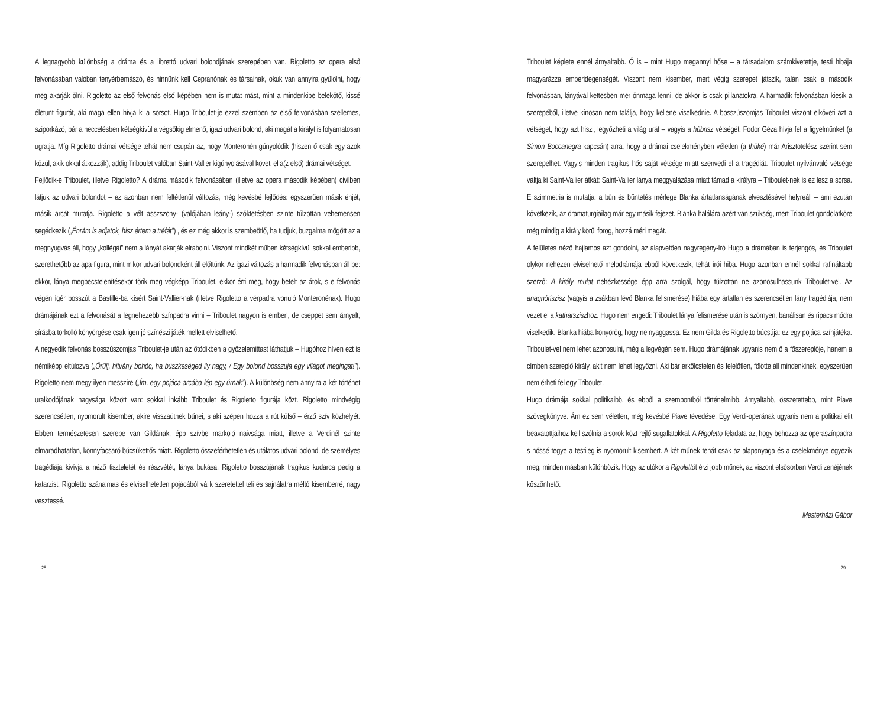A legnagyobb különbség a dráma és a librettó udvari bolondjának szerepében van. Rigoletto az opera első felvonásában valóban tenyérbemászó, és hinnünk kell Cepranónak és társainak, okuk van annyira gyűlölni, hogy meg akarják ölni. Rigoletto az első felvonás első képében nem is mutat mást, mint a mindenkibe belekötő, kissé életunt figurát, aki maga ellen hívja ki a sorsot. Hugo Triboulet-je ezzel szemben az első felvonásban szellemes, sziporkázó, bár a heccelésben kétségkívül a végsőkig elmenő, igazi udvari bolond, aki magát a királyt is folyamatosan ugratja. Míg Rigoletto drámai vétsége tehát nem csupán az, hogy Monteronén gúnyolódik (hiszen ő csak egy azok közül, akik okkal átkozzák), addig Triboulet valóban Saint-Vallier kigúnyolásával követi el a(z első) drámai vétséget.
Fejlődik-e Triboulet, illetve Rigoletto? A dráma második felvonásában (illetve az opera második képében) civilben látjuk az udvari bolondot – ez azonban nem feltétlenül változás, még kevésbé fejlődés: egyszerűen másik énjét, másik arcát mutatja. Rigoletto a vélt asszszony- (valójában leány-) szöktetésben szinte túlzottan vehemensen segédkezik („Énrám is adjatok, hisz értem a tréfát”) , és ez még akkor is szembeötlő, ha tudjuk, buzgalma mögött az a megnyugvás áll, hogy „kollégái” nem a lányát akarják elrabolni. Viszont mindkét műben kétségkívül sokkal emberibb, szerethetőbb az apa-figura, mint mikor udvari bolondként áll előttünk. Az igazi változás a harmadik felvonásban áll be: ekkor, lánya megbecstelenítésekor törik meg végképp Triboulet, ekkor érti meg, hogy betelt az átok, s e felvonás végén ígér bosszút a Bastille-ba kísért Saint-Vallier-nak (illetve Rigoletto a vérpadra vonuló Monteronénak). Hugo drámájának ezt a felvonását a legnehezebb színpadra vinni – Triboulet nagyon is emberi, de cseppet sem árnyalt, sírásba torkolló könyörgése csak igen jó színészi játék mellett elviselhető.
A negyedik felvonás bosszúszomjas Triboulet-je után az ötödikben a győzelemittast láthatjuk – Hugóhoz híven ezt is némiképp eltúlozva („Örülj, hitvány bohóc, ha büszkeséged ily nagy, / Egy bolond bosszuja egy világot megingat!”). Rigoletto nem megy ilyen messzire („Ím, egy pojáca arcába lép egy úrnak”). A különbség nem annyira a két történet uralkodójának nagysága között van: sokkal inkább Triboulet és Rigoletto figurája közt. Rigoletto mindvégig szerencsétlen, nyomorult kisember, akire visszaütnek bűnei, s aki szépen hozza a rút külső – érző szív közhelyét. Ebben természetesen szerepe van Gildának, épp szívbe markoló naivsága miatt, illetve a Verdinél szinte elmaradhatatlan, könnyfacsaró búcsúkettős miatt. Rigoletto összeférhetetlen és utálatos udvari bolond, de személyes tragédiája kivívja a néző tiszteletét és részvétét, lánya bukása, Rigoletto bosszújának tragikus kudarca pedig a katarzist. Rigoletto szánalmas és elviselhetetlen pojácából válik szeretettel teli és sajnálatra méltó kisemberré, nagy vesztessé.
Triboulet képlete ennél árnyaltabb. Ő is – mint Hugo megannyi hőse – a társadalom számkivetettje, testi hibája magyarázza emberidegenségét. Viszont nem kisember, mert végig szerepet játszik, talán csak a második felvonásban, lányával kettesben mer önmaga lenni, de akkor is csak pillanatokra. A harmadik felvonásban kiesik a szerepéből, illetve kínosan nem találja, hogy kellene viselkednie. A bosszúszomjas Triboulet viszont elköveti azt a vétséget, hogy azt hiszi, legyőzheti a világ urát – vagyis a hűbrisz vétségét. Fodor Géza hívja fel a figyelmünket (a Simon Boccanegra kapcsán) arra, hogy a drámai cselekményben véletlen (a thüké) már Arisztotelész szerint sem szerepelhet. Vagyis minden tragikus hős saját vétsége miatt szenvedi el a tragédiát. Triboulet nyilvánvaló vétsége váltja ki Saint-Vallier átkát: Saint-Vallier lánya meggyalázása miatt támad a királyra – Triboulet-nek is ez lesz a sorsa. E szimmetria is mutatja: a bűn és büntetés mérlege Blanka ártatlanságának elvesztésével helyreáll – ami ezután következik, az dramaturgiailag már egy másik fejezet. Blanka halálára azért van szükség, mert Triboulet gondolatköre még mindig a király körül forog, hozzá méri magát.
A felületes néző hajlamos azt gondolni, az alapvetően nagyregény-író Hugo a drámában is terjengős, és Triboulet olykor nehezen elviselhető melodrámája ebből következik, tehát írói hiba. Hugo azonban ennél sokkal rafináltabb szerző: A király mulat nehézkessége épp arra szolgál, hogy túlzottan ne azonosulhassunk Triboulet-vel. Az anagnóriszisz (vagyis a zsákban lévő Blanka felismerése) hiába egy ártatlan és szerencsétlen lány tragédiája, nem vezet el a katharsziszhoz. Hugo nem engedi: Triboulet lánya felismerése után is szörnyen, banálisan és ripacs módra viselkedik. Blanka hiába könyörög, hogy ne nyaggassa. Ez nem Gilda és Rigoletto búcsúja: ez egy pojáca színjátéka. Triboulet-vel nem lehet azonosulni, még a legvégén sem. Hugo drámájának ugyanis nem ő a főszereplője, hanem a címben szereplő király, akit nem lehet legyőzni. Aki bár erkölcstelen és felelőtlen, fölötte áll mindenkinek, egyszerűen nem érheti fel egy Triboulet.
Hugo drámája sokkal politikaibb, és ebből a szempontból történelmibb, árnyaltabb, összetettebb, mint Piave szövegkönyve. Ám ez sem véletlen, még kevésbé Piave tévedése. Egy Verdi-operának ugyanis nem a politikai elit beavatottjaihoz kell szólnia a sorok közt rejlő sugallatokkal. A Rigoletto feladata az, hogy behozza az operaszínpadra s hőssé tegye a testileg is nyomorult kisembert. A két műnek tehát csak az alapanyaga és a cselekménye egyezik meg, minden másban különbözik. Hogy az utókor a Rigolettót érzi jobb műnek, az viszont elsősorban Verdi zenéjének köszönhető.
Mesterházi Gábor
28 29